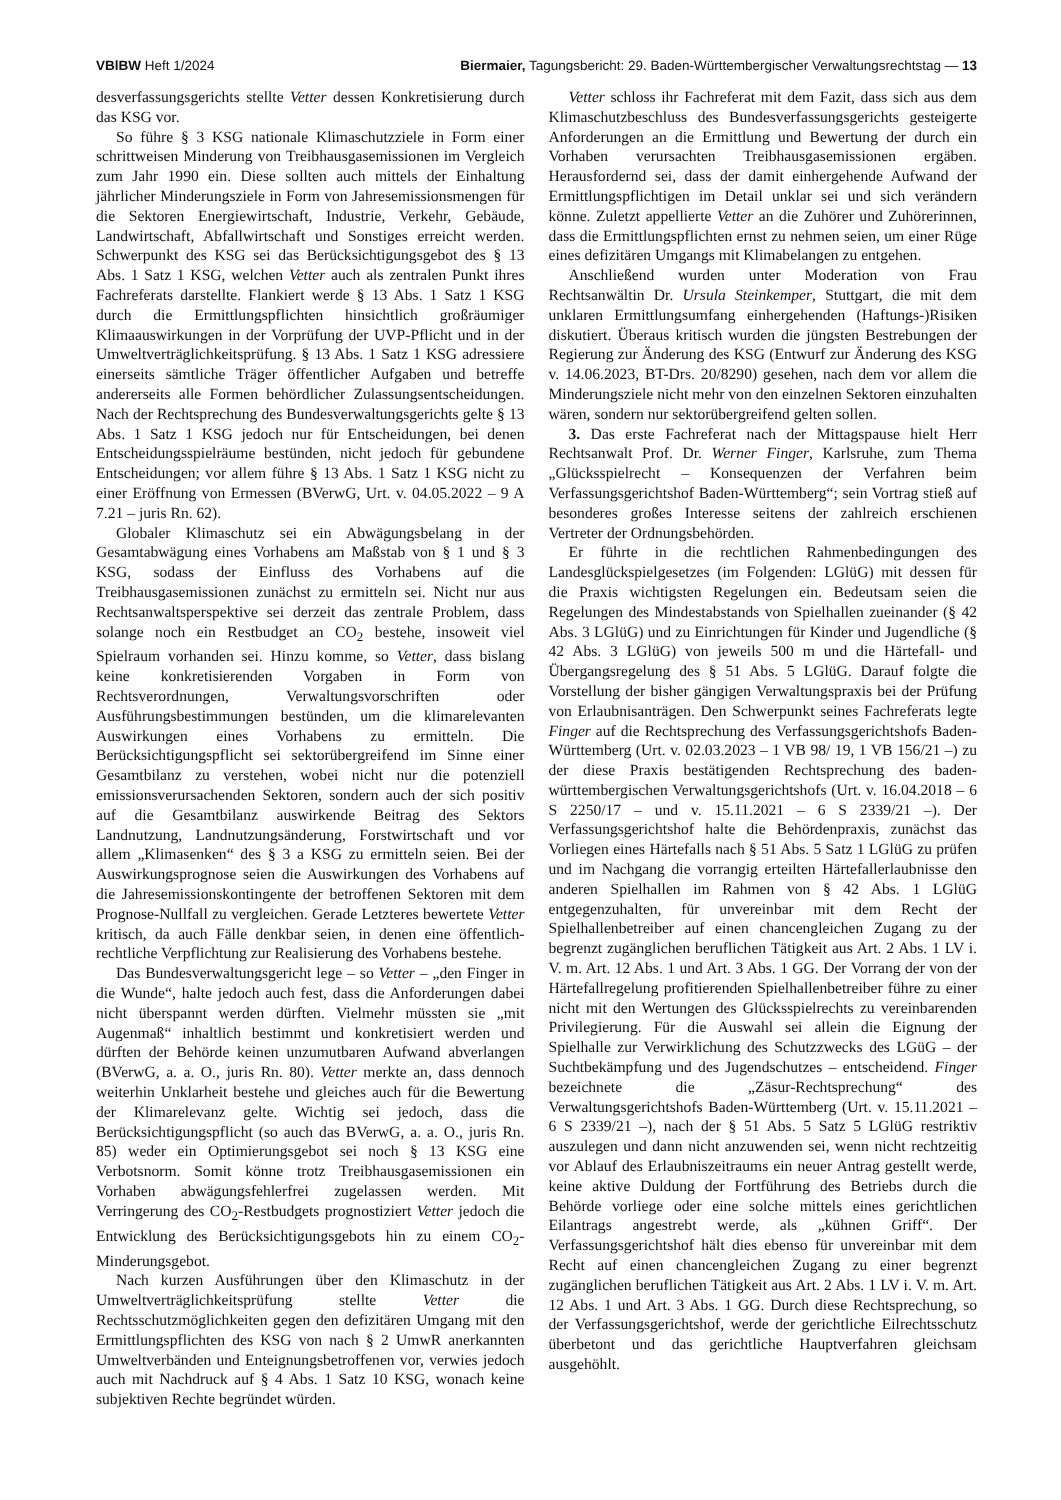VBlBW Heft 1/2024 Biermaier, Tagungsbericht: 29. Baden-Württembergischer Verwaltungsrechtstag — 13
desverfassungsgerichts stellte Vetter dessen Konkretisierung durch das KSG vor.
So führe § 3 KSG nationale Klimaschutzziele in Form einer schrittweisen Minderung von Treibhausgasemissionen im Vergleich zum Jahr 1990 ein. Diese sollten auch mittels der Einhaltung jährlicher Minderungsziele in Form von Jahresemissionsmengen für die Sektoren Energiewirtschaft, Industrie, Verkehr, Gebäude, Landwirtschaft, Abfallwirtschaft und Sonstiges erreicht werden. Schwerpunkt des KSG sei das Berücksichtigungsgebot des § 13 Abs. 1 Satz 1 KSG, welchen Vetter auch als zentralen Punkt ihres Fachreferats darstellte. Flankiert werde § 13 Abs. 1 Satz 1 KSG durch die Ermittlungspflichten hinsichtlich großräumiger Klimaauswirkungen in der Vorprüfung der UVP-Pflicht und in der Umweltverträglichkeitsprüfung. § 13 Abs. 1 Satz 1 KSG adressiere einerseits sämtliche Träger öffentlicher Aufgaben und betreffe andererseits alle Formen behördlicher Zulassungsentscheidungen. Nach der Rechtsprechung des Bundesverwaltungsgerichts gelte § 13 Abs. 1 Satz 1 KSG jedoch nur für Entscheidungen, bei denen Entscheidungsspielräume bestünden, nicht jedoch für gebundene Entscheidungen; vor allem führe § 13 Abs. 1 Satz 1 KSG nicht zu einer Eröffnung von Ermessen (BVerwG, Urt. v. 04.05.2022 – 9 A 7.21 – juris Rn. 62).
Globaler Klimaschutz sei ein Abwägungsbelang in der Gesamtabwägung eines Vorhabens am Maßstab von § 1 und § 3 KSG, sodass der Einfluss des Vorhabens auf die Treibhausgasemissionen zunächst zu ermitteln sei. Nicht nur aus Rechtsanwaltsperspektive sei derzeit das zentrale Problem, dass solange noch ein Restbudget an CO<sub>2</sub> bestehe, insoweit viel Spielraum vorhanden sei. Hinzu komme, so Vetter, dass bislang keine konkretisierenden Vorgaben in Form von Rechtsverordnungen, Verwaltungsvorschriften oder Ausführungsbestimmungen bestünden, um die klimarelevanten Auswirkungen eines Vorhabens zu ermitteln. Die Berücksichtigungspflicht sei sektorübergreifend im Sinne einer Gesamtbilanz zu verstehen, wobei nicht nur die potenziell emissionsverursachenden Sektoren, sondern auch der sich positiv auf die Gesamtbilanz auswirkende Beitrag des Sektors Landnutzung, Landnutzungsänderung, Forstwirtschaft und vor allem „Klimasenken“ des § 3 a KSG zu ermitteln seien. Bei der Auswirkungsprognose seien die Auswirkungen des Vorhabens auf die Jahresemissionskontingente der betroffenen Sektoren mit dem Prognose-Nullfall zu vergleichen. Gerade Letzteres bewertete Vetter kritisch, da auch Fälle denkbar seien, in denen eine öffentlich-rechtliche Verpflichtung zur Realisierung des Vorhabens bestehe.
Das Bundesverwaltungsgericht lege – so Vetter – „den Finger in die Wunde“, halte jedoch auch fest, dass die Anforderungen dabei nicht überspannt werden dürften. Vielmehr müssten sie „mit Augenmaß“ inhaltlich bestimmt und konkretisiert werden und dürften der Behörde keinen unzumutbaren Aufwand abverlangen (BVerwG, a. a. O., juris Rn. 80). Vetter merkte an, dass dennoch weiterhin Unklarheit bestehe und gleiches auch für die Bewertung der Klimarelevanz gelte. Wichtig sei jedoch, dass die Berücksichtigungspflicht (so auch das BVerwG, a. a. O., juris Rn. 85) weder ein Optimierungsgebot sei noch § 13 KSG eine Verbotsnorm. Somit könne trotz Treibhausgasemissionen ein Vorhaben abwägungsfehlerfrei zugelassen werden. Mit Verringerung des CO<sub>2</sub>-Restbudgets prognostiziert Vetter jedoch die Entwicklung des Berücksichtigungsgebots hin zu einem CO<sub>2</sub>-Minderungsgebot.
Nach kurzen Ausführungen über den Klimaschutz in der Umweltverträglichkeitsprüfung stellte Vetter die Rechtsschutzmöglichkeiten gegen den defizitären Umgang mit den Ermittlungspflichten des KSG von nach § 2 UmwR anerkannten Umweltverbänden und Enteignungsbetroffenen vor, verwies jedoch auch mit Nachdruck auf § 4 Abs. 1 Satz 10 KSG, wonach keine subjektiven Rechte begründet würden.
Vetter schloss ihr Fachreferat mit dem Fazit, dass sich aus dem Klimaschutzbeschluss des Bundesverfassungsgerichts gesteigerte Anforderungen an die Ermittlung und Bewertung der durch ein Vorhaben verursachten Treibhausgasemissionen ergäben. Herausfordernd sei, dass der damit einhergehende Aufwand der Ermittlungspflichtigen im Detail unklar sei und sich verändern könne. Zuletzt appellierte Vetter an die Zuhörer und Zuhörerinnen, dass die Ermittlungspflichten ernst zu nehmen seien, um einer Rüge eines defizitären Umgangs mit Klimabelangen zu entgehen.
Anschließend wurden unter Moderation von Frau Rechtsanwältin Dr. Ursula Steinkemper, Stuttgart, die mit dem unklaren Ermittlungsumfang einhergehenden (Haftungs-)Risiken diskutiert. Überaus kritisch wurden die jüngsten Bestrebungen der Regierung zur Änderung des KSG (Entwurf zur Änderung des KSG v. 14.06.2023, BT-Drs. 20/8290) gesehen, nach dem vor allem die Minderungsziele nicht mehr von den einzelnen Sektoren einzuhalten wären, sondern nur sektorübergreifend gelten sollen.
3. Das erste Fachreferat nach der Mittagspause hielt Herr Rechtsanwalt Prof. Dr. Werner Finger, Karlsruhe, zum Thema „Glücksspielrecht – Konsequenzen der Verfahren beim Verfassungsgerichtshof Baden-Württemberg“; sein Vortrag stieß auf besonderes großes Interesse seitens der zahlreich erschienen Vertreter der Ordnungsbehörden.
Er führte in die rechtlichen Rahmenbedingungen des Landesglückspielgesetzes (im Folgenden: LGlüG) mit dessen für die Praxis wichtigsten Regelungen ein. Bedeutsam seien die Regelungen des Mindestabstands von Spielhallen zueinander (§ 42 Abs. 3 LGlüG) und zu Einrichtungen für Kinder und Jugendliche (§ 42 Abs. 3 LGlüG) von jeweils 500 m und die Härtefall- und Übergangsregelung des § 51 Abs. 5 LGlüG. Darauf folgte die Vorstellung der bisher gängigen Verwaltungspraxis bei der Prüfung von Erlaubnisanträgen. Den Schwerpunkt seines Fachreferats legte Finger auf die Rechtsprechung des Verfassungsgerichtshofs Baden-Württemberg (Urt. v. 02.03.2023 – 1 VB 98/ 19, 1 VB 156/21 –) zu der diese Praxis bestätigenden Rechtsprechung des baden-württembergischen Verwaltungsgerichtshofs (Urt. v. 16.04.2018 – 6 S 2250/17 – und v. 15.11.2021 – 6 S 2339/21 –). Der Verfassungsgerichtshof halte die Behördenpraxis, zunächst das Vorliegen eines Härtefalls nach § 51 Abs. 5 Satz 1 LGlüG zu prüfen und im Nachgang die vorrangig erteilten Härtefallerlaubnisse den anderen Spielhallen im Rahmen von § 42 Abs. 1 LGlüG entgegenzuhalten, für unvereinbar mit dem Recht der Spielhallenbetreiber auf einen chancengleichen Zugang zu der begrenzt zugänglichen beruflichen Tätigkeit aus Art. 2 Abs. 1 LV i. V. m. Art. 12 Abs. 1 und Art. 3 Abs. 1 GG. Der Vorrang der von der Härtefallregelung profitierenden Spielhallenbetreiber führe zu einer nicht mit den Wertungen des Glücksspielrechts zu vereinbarenden Privilegierung. Für die Auswahl sei allein die Eignung der Spielhalle zur Verwirklichung des Schutzzwecks des LGüG – der Suchtbekämpfung und des Jugendschutzes – entscheidend. Finger bezeichnete die „Zäsur-Rechtsprechung“ des Verwaltungsgerichtshofs Baden-Württemberg (Urt. v. 15.11.2021 – 6 S 2339/21 –), nach der § 51 Abs. 5 Satz 5 LGlüG restriktiv auszulegen und dann nicht anzuwenden sei, wenn nicht rechtzeitig vor Ablauf des Erlaubniszeitraums ein neuer Antrag gestellt werde, keine aktive Duldung der Fortführung des Betriebs durch die Behörde vorliege oder eine solche mittels eines gerichtlichen Eilantrags angestrebt werde, als „kühnen Griff“. Der Verfassungsgerichtshof hält dies ebenso für unvereinbar mit dem Recht auf einen chancengleichen Zugang zu einer begrenzt zugänglichen beruflichen Tätigkeit aus Art. 2 Abs. 1 LV i. V. m. Art. 12 Abs. 1 und Art. 3 Abs. 1 GG. Durch diese Rechtsprechung, so der Verfassungsgerichtshof, werde der gerichtliche Eilrechtsschutz überbetont und das gerichtliche Hauptverfahren gleichsam ausgehöhlt.